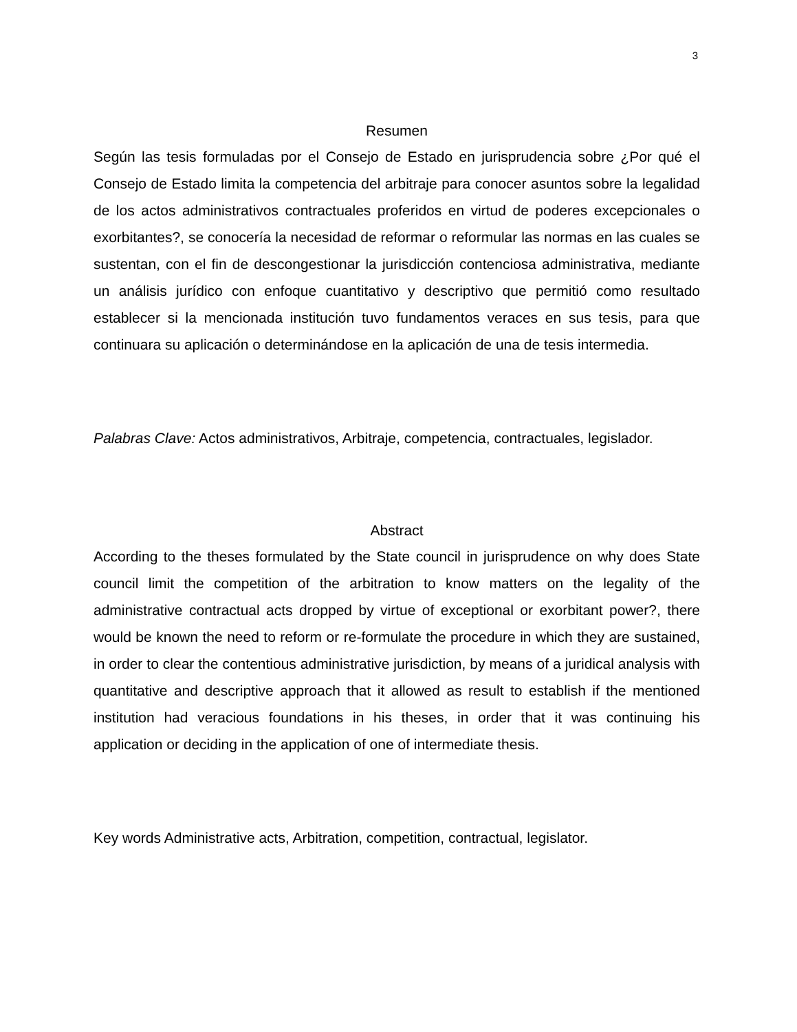3
Resumen
Según las tesis formuladas por el Consejo de Estado en jurisprudencia sobre ¿Por qué el Consejo de Estado limita la competencia del arbitraje para conocer asuntos sobre la legalidad de los actos administrativos contractuales proferidos en virtud de poderes excepcionales o exorbitantes?, se conocería la necesidad de reformar o reformular las normas en las cuales se sustentan, con el fin de descongestionar la jurisdicción contenciosa administrativa, mediante un análisis jurídico con enfoque cuantitativo y descriptivo que permitió como resultado establecer si la mencionada institución tuvo fundamentos veraces en sus tesis, para que continuara su aplicación o determinándose en la aplicación de una de tesis intermedia.
Palabras Clave: Actos administrativos, Arbitraje, competencia, contractuales, legislador.
Abstract
According to the theses formulated by the State council in jurisprudence on why does State council limit the competition of the arbitration to know matters on the legality of the administrative contractual acts dropped by virtue of exceptional or exorbitant power?, there would be known the need to reform or re-formulate the procedure in which they are sustained, in order to clear the contentious administrative jurisdiction, by means of a juridical analysis with quantitative and descriptive approach that it allowed as result to establish if the mentioned institution had veracious foundations in his theses, in order that it was continuing his application or deciding in the application of one of intermediate thesis.
Key words Administrative acts, Arbitration, competition, contractual, legislator.